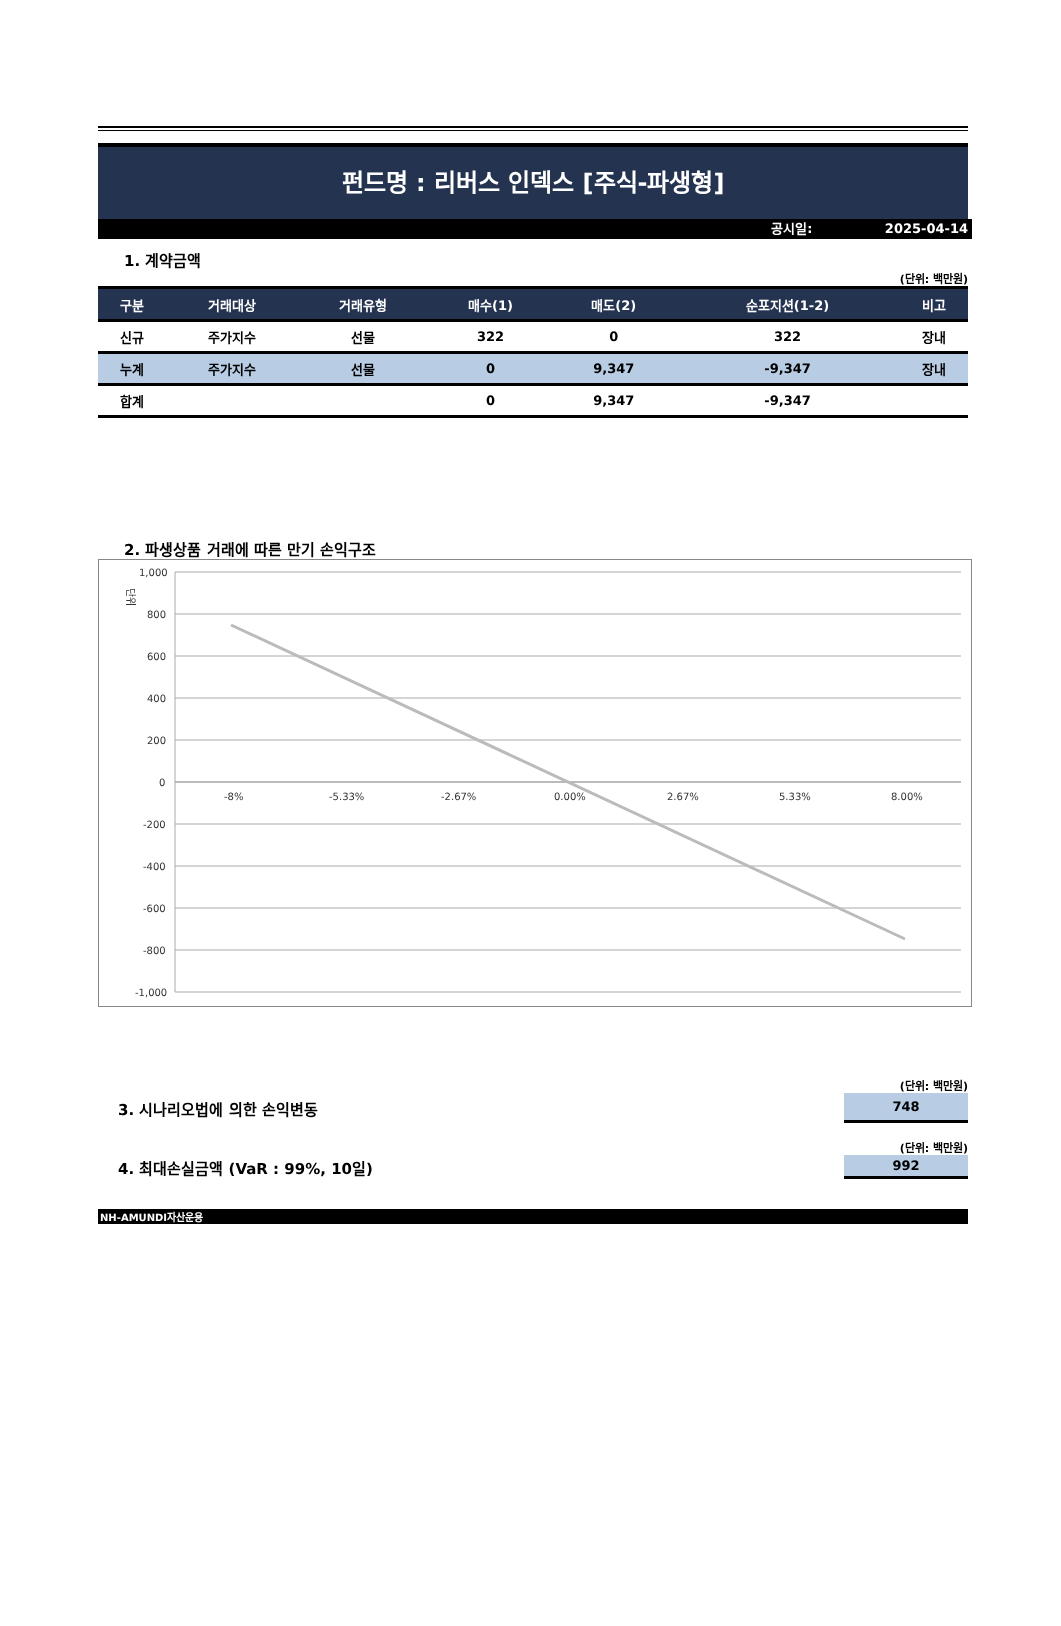펀드명 : 리버스 인덱스 [주식-파생형]
공시일: 2025-04-14
1. 계약금액
(단위: 백만원)
| 구분 | 거래대상 | 거래유형 | 매수(1) | 매도(2) | 순포지션(1-2) | 비고 |
| --- | --- | --- | --- | --- | --- | --- |
| 신규 | 주가지수 | 선물 | 322 | 0 | 322 | 장내 |
| 누계 | 주가지수 | 선물 | 0 | 9,347 | -9,347 | 장내 |
| 합계 | | | 0 | 9,347 | -9,347 | |
2. 파생상품 거래에 따른 만기 손익구조
단위
1,000
800
600
400
200
0
-200
-400
-600
-800
-1,000
-8%
-5.33%
-2.67%
0.00%
2.67%
5.33%
8.00%
(단위: 백만원)
3. 시나리오법에 의한 손익변동
748
(단위: 백만원)
4. 최대손실금액 (VaR : 99%, 10일)
992
NH-AMUNDI자산운용